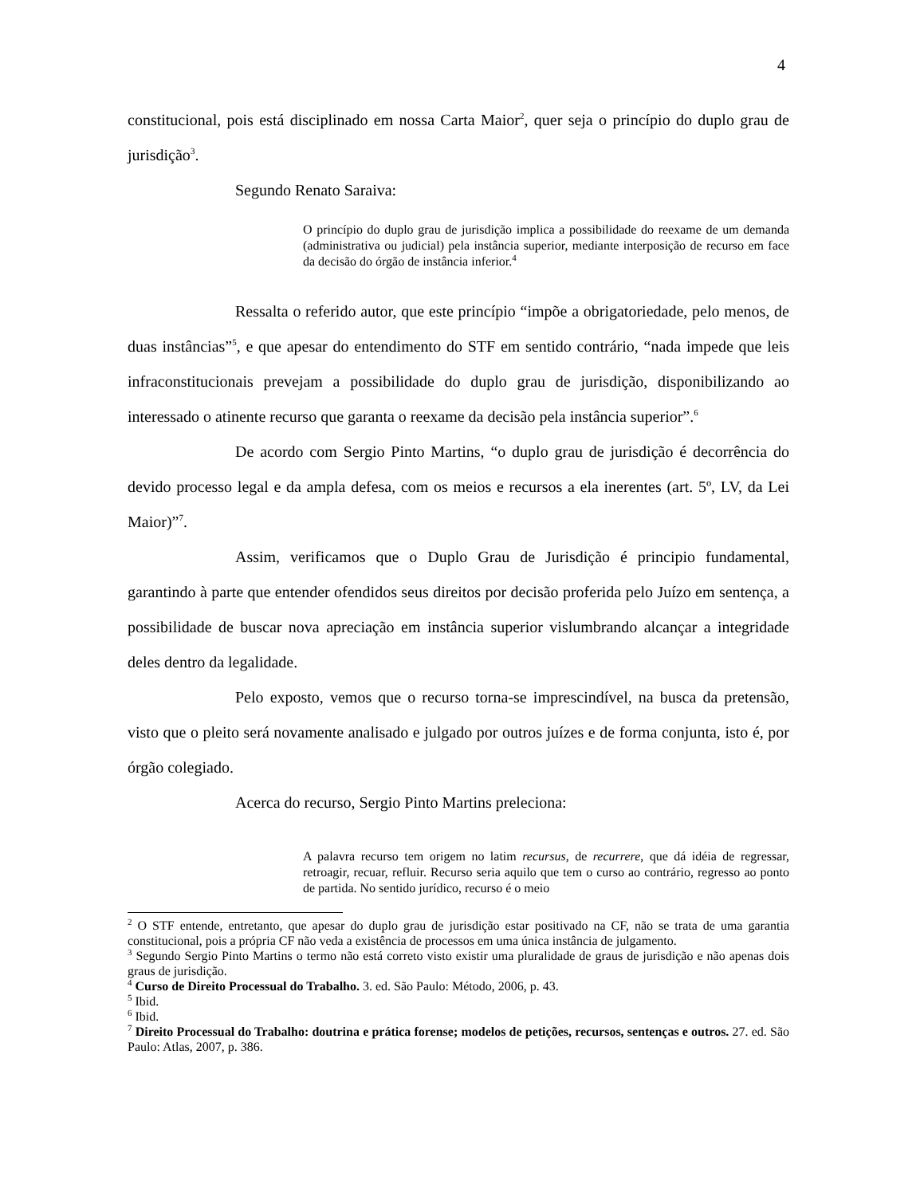4
constitucional, pois está disciplinado em nossa Carta Maior<sup>2</sup>, quer seja o princípio do duplo grau de jurisdição<sup>3</sup>.
Segundo Renato Saraiva:
O princípio do duplo grau de jurisdição implica a possibilidade do reexame de um demanda (administrativa ou judicial) pela instância superior, mediante interposição de recurso em face da decisão do órgão de instância inferior.<sup>4</sup>
Ressalta o referido autor, que este princípio “impõe a obrigatoriedade, pelo menos, de duas instâncias”<sup>5</sup>, e que apesar do entendimento do STF em sentido contrário, “nada impede que leis infraconstitucionais prevejam a possibilidade do duplo grau de jurisdição, disponibilizando ao interessado o atinente recurso que garanta o reexame da decisão pela instância superior”.<sup>6</sup>
De acordo com Sergio Pinto Martins, “o duplo grau de jurisdição é decorrência do devido processo legal e da ampla defesa, com os meios e recursos a ela inerentes (art. 5º, LV, da Lei Maior)”<sup>7</sup>.
Assim, verificamos que o Duplo Grau de Jurisdição é principio fundamental, garantindo à parte que entender ofendidos seus direitos por decisão proferida pelo Juízo em sentença, a possibilidade de buscar nova apreciação em instância superior vislumbrando alcançar a integridade deles dentro da legalidade.
Pelo exposto, vemos que o recurso torna-se imprescindível, na busca da pretensão, visto que o pleito será novamente analisado e julgado por outros juízes e de forma conjunta, isto é, por órgão colegiado.
Acerca do recurso, Sergio Pinto Martins preleciona:
A palavra recurso tem origem no latim recursus, de recurrere, que dá idéia de regressar, retroagir, recuar, refluir. Recurso seria aquilo que tem o curso ao contrário, regresso ao ponto de partida. No sentido jurídico, recurso é o meio
<sup>2</sup> O STF entende, entretanto, que apesar do duplo grau de jurisdição estar positivado na CF, não se trata de uma garantia constitucional, pois a própria CF não veda a existência de processos em uma única instância de julgamento.
<sup>3</sup> Segundo Sergio Pinto Martins o termo não está correto visto existir uma pluralidade de graus de jurisdição e não apenas dois graus de jurisdição.
<sup>4</sup> Curso de Direito Processual do Trabalho. 3. ed. São Paulo: Método, 2006, p. 43.
<sup>5</sup> Ibid.
<sup>6</sup> Ibid.
<sup>7</sup> Direito Processual do Trabalho: doutrina e prática forense; modelos de petições, recursos, sentenças e outros. 27. ed. São Paulo: Atlas, 2007, p. 386.